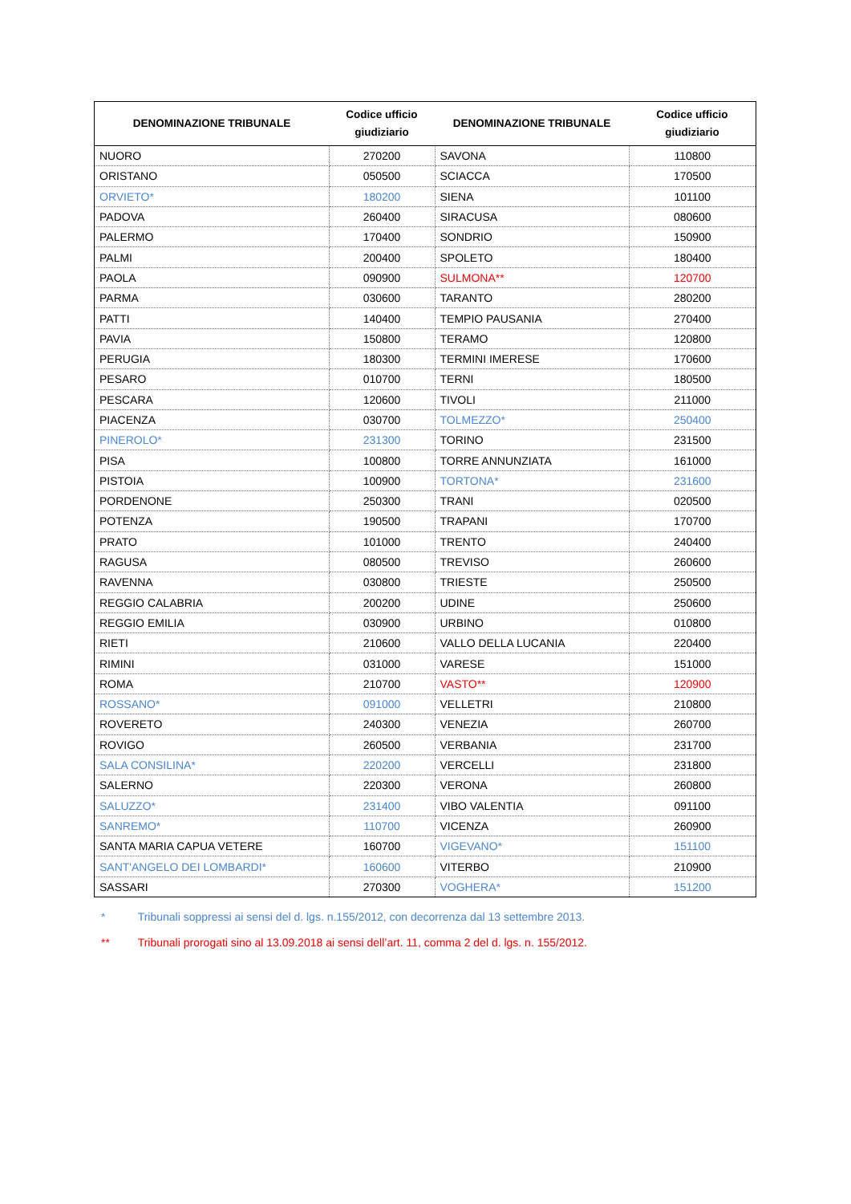| DENOMINAZIONE TRIBUNALE | Codice ufficio giudiziario | DENOMINAZIONE TRIBUNALE | Codice ufficio giudiziario |
| --- | --- | --- | --- |
| NUORO | 270200 | SAVONA | 110800 |
| ORISTANO | 050500 | SCIACCA | 170500 |
| ORVIETO* | 180200 | SIENA | 101100 |
| PADOVA | 260400 | SIRACUSA | 080600 |
| PALERMO | 170400 | SONDRIO | 150900 |
| PALMI | 200400 | SPOLETO | 180400 |
| PAOLA | 090900 | SULMONA** | 120700 |
| PARMA | 030600 | TARANTO | 280200 |
| PATTI | 140400 | TEMPIO PAUSANIA | 270400 |
| PAVIA | 150800 | TERAMO | 120800 |
| PERUGIA | 180300 | TERMINI IMERESE | 170600 |
| PESARO | 010700 | TERNI | 180500 |
| PESCARA | 120600 | TIVOLI | 211000 |
| PIACENZA | 030700 | TOLMEZZO* | 250400 |
| PINEROLO* | 231300 | TORINO | 231500 |
| PISA | 100800 | TORRE ANNUNZIATA | 161000 |
| PISTOIA | 100900 | TORTONA* | 231600 |
| PORDENONE | 250300 | TRANI | 020500 |
| POTENZA | 190500 | TRAPANI | 170700 |
| PRATO | 101000 | TRENTO | 240400 |
| RAGUSA | 080500 | TREVISO | 260600 |
| RAVENNA | 030800 | TRIESTE | 250500 |
| REGGIO CALABRIA | 200200 | UDINE | 250600 |
| REGGIO EMILIA | 030900 | URBINO | 010800 |
| RIETI | 210600 | VALLO DELLA LUCANIA | 220400 |
| RIMINI | 031000 | VARESE | 151000 |
| ROMA | 210700 | VASTO** | 120900 |
| ROSSANO* | 091000 | VELLETRI | 210800 |
| ROVERETO | 240300 | VENEZIA | 260700 |
| ROVIGO | 260500 | VERBANIA | 231700 |
| SALA CONSILINA* | 220200 | VERCELLI | 231800 |
| SALERNO | 220300 | VERONA | 260800 |
| SALUZZO* | 231400 | VIBO VALENTIA | 091100 |
| SANREMO* | 110700 | VICENZA | 260900 |
| SANTA MARIA CAPUA VETERE | 160700 | VIGEVANO* | 151100 |
| SANT'ANGELO DEI LOMBARDI* | 160600 | VITERBO | 210900 |
| SASSARI | 270300 | VOGHERA* | 151200 |
* Tribunali soppressi ai sensi del d. lgs. n.155/2012, con decorrenza dal 13 settembre 2013.
** Tribunali prorogati sino al 13.09.2018 ai sensi dell’art. 11, comma 2 del d. lgs. n. 155/2012.